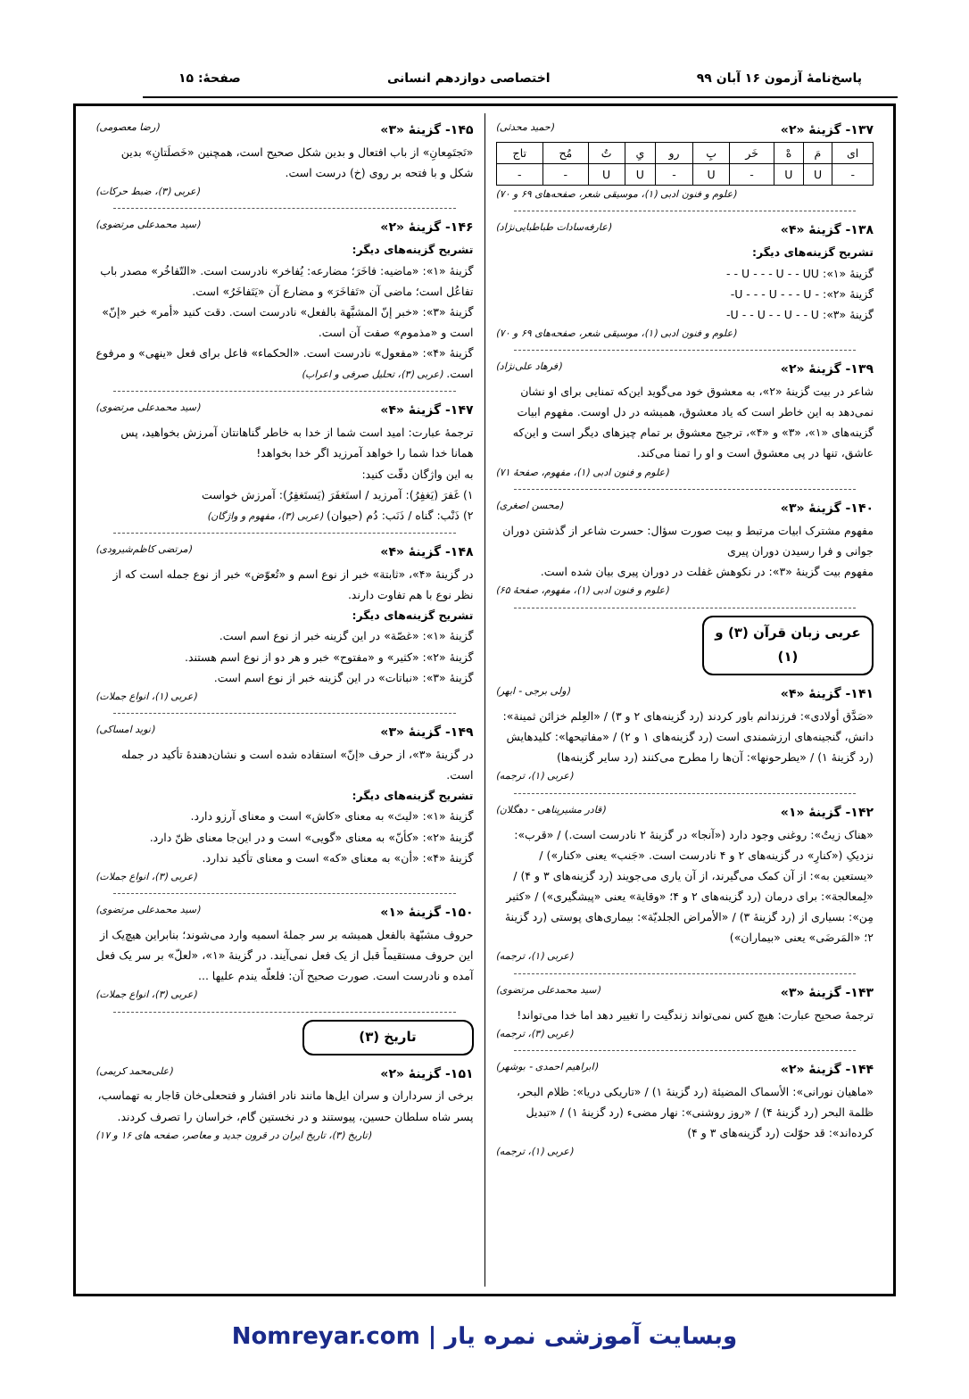پاسخ‌نامهٔ آزمون ۱۶ آبان ۹۹ اختصاصی دوازدهم انسانی صفحهٔ: ۱۵
۱۳۷- گزینهٔ «۲» (حمید محدثی)
| ای | مَ | هْ | خَر | بِ | رو | یِ | تُ | مُح | تاج |
| - | U | U | - | U | - | U | U | - | - |
(علوم و فنون ادبی (۱)، موسیقی شعر، صفحه‌های ۶۹ و ۷۰)
۱۳۸- گزینهٔ «۴» (عارفه‌سادات طباطبایی‌نژاد)
تشریح گزینه‌های دیگر:
گزینهٔ «۱»: U - - - U - - UU - -
گزینهٔ «۲»: - U - - - U - - - U-
گزینهٔ «۳»: U - - U - - U - - U-
(علوم و فنون ادبی (۱)، موسیقی شعر، صفحه‌های ۶۹ و ۷۰)
۱۳۹- گزینهٔ «۲» (فرهاد علی‌نژاد)
شاعر در بیت گزینهٔ «۲»، به معشوق خود می‌گوید این‌که تمنایی برای او نشان نمی‌دهد به این خاطر است که یاد معشوق، همیشه در دل اوست. مفهوم ابیات گزینه‌های «۱»، «۳» و «۴»، ترجیح معشوق بر تمام چیزهای دیگر است و این‌که عاشق، تنها در پی معشوق است و او را تمنا می‌کند.
(علوم و فنون ادبی (۱)، مفهوم، صفحهٔ ۷۱)
۱۴۰- گزینهٔ «۳» (محسن اصغری)
مفهوم مشترک ابیات مرتبط و بیت صورت سؤال: حسرت شاعر از گذشتن دوران جوانی و فرا رسیدن دوران پیری
مفهوم بیت گزینهٔ «۳»: در نکوهش غفلت در دوران پیری بیان شده است.
(علوم و فنون ادبی (۱)، مفهوم، صفحهٔ ۶۵)
عربی زبان قرآن (۳) و (۱)
۱۴۱- گزینهٔ «۴» (ولی برجی - ابهر)
«صَدَّق أولادی»: فرزندانم باور کردند (رد گزینه‌های ۲ و ۳) / «العِلم خزائن ثمینة»: دانش، گنجینه‌های ارزشمندی است (رد گزینه‌های ۱ و ۲) / «مفاتیحها»: کلیدهایش (رد گزینهٔ ۱) / «یطرحونها»: آن‌ها را مطرح می‌کنند (رد سایر گزینه‌ها)
(عربی (۱)، ترجمه)
۱۴۲- گزینهٔ «۱» (قادر مشیرپناهی - دهگلان)
«هناک زیتٌ»: روغنی وجود دارد («آنجا» در گزینهٔ ۲ نادرست است.) / «قرب»: نزدیکِ («کنارِ» در گزینه‌های ۲ و ۴ نادرست است. «جَنب» یعنی «کنار») / «یستعین به»: از آن کمک می‌گیرند، از آن یاری می‌جویند (رد گزینه‌های ۳ و ۴) / «لِمعالجة»: برای درمان (رد گزینه‌های ۲ و ۴؛ «وقایة» یعنی «پیشگیری») / «کثیر مِن»: بسیاری از (رد گزینهٔ ۳) / «الأمراض الجلدیّة»: بیماری‌های پوستی (رد گزینهٔ ۲؛ «المَرضَی» یعنی «بیماران»)
(عربی (۱)، ترجمه)
۱۴۳- گزینهٔ «۳» (سید محمدعلی مرتضوی)
ترجمهٔ صحیح عبارت: هیچ کس نمی‌تواند زندگیت را تغییر دهد اما خدا می‌تواند!
(عربی (۳)، ترجمه)
۱۴۴- گزینهٔ «۲» (ابراهیم احمدی - بوشهر)
«ماهیان نورانی»: الأسماک المضیئة (رد گزینهٔ ۱) / «تاریکی دریا»: ظلام البحر، ظلمة البحر (رد گزینهٔ ۴) / «روز روشنی»: نهار مضیء (رد گزینهٔ ۱) / «تبدیل کرده‌اند»: قد حوّلت (رد گزینه‌های ۳ و ۴)
(عربی (۱)، ترجمه)
۱۴۵- گزینهٔ «۳» (رضا معصومی)
«تَجتَمِعانِ» از باب افتعال و بدین شکل صحیح است، همچنین «خَصلَتانِ» بدین شکل و با فتحه بر روی (خ) درست است.
(عربی (۳)، ضبط حرکات)
۱۴۶- گزینهٔ «۲» (سید محمدعلی مرتضوی)
تشریح گزینه‌های دیگر:
گزینهٔ «۱»: «ماضیه: فاخَرَ؛ مضارعه: یُفاخر» نادرست است. «التّفاخُر» مصدر باب تفاعُل است؛ ماضی آن «تَفاخَرَ» و مضارع آن «یَتَفاخَرُ» است.
گزینهٔ «۳»: «خبر إنّ المشبَّهة بالفعل» نادرست است. دقت کنید «أمر» خبر «إنّ» است و «مذموم» صفت آن است.
گزینهٔ «۴»: «مفعول» نادرست است. «الحکماء» فاعل برای فعل «ینهی» و مرفوع است. (عربی (۳)، تحلیل صرفی و اعراب)
۱۴۷- گزینهٔ «۴» (سید محمدعلی مرتضوی)
ترجمهٔ عبارت: امید است شما از خدا به خاطر گناهانتان آمرزش بخواهید، پس همانا خدا شما را خواهد آمرزید اگر خدا بخواهد!
به این واژگان دقّت کنید:
۱) غَفرَ (یَغفِرُ): آمرزید / استَغفَرَ (یَستَغفِرُ): آمرزش خواست
۲) ذَنْب: گناه / ذَنَب: دُم (حیوان) (عربی (۳)، مفهوم و واژگان)
۱۴۸- گزینهٔ «۴» (مرتضی کاظم‌شیرودی)
در گزینهٔ «۴»، «ثابتة» خبر از نوع اسم و «تُعوّض» خبر از نوع جمله است که از نظر نوع با هم تفاوت دارند.
تشریح گزینه‌های دیگر:
گزینهٔ «۱»: «غصّة» در این گزینه خبر از نوع اسم است.
گزینهٔ «۲»: «کثیر» و «مفتوح» خبر و هر دو از نوع اسم هستند.
گزینهٔ «۳»: «نباتات» در این گزینه خبر از نوع اسم است.
(عربی (۱)، انواع جملات)
۱۴۹- گزینهٔ «۳» (نوید امساکی)
در گزینهٔ «۳»، از حرف «إنّ» استفاده شده است و نشان‌دهندهٔ تأکید در جمله است.
تشریح گزینه‌های دیگر:
گزینهٔ «۱»: «لیتَ» به معنای «کاش» است و معنای آرزو دارد.
گزینهٔ «۲»: «کأنّ» به معنای «گویی» است و در این‌جا معنای ظنّ دارد.
گزینهٔ «۴»: «أن» به معنای «که» است و معنای تأکید ندارد.
(عربی (۳)، انواع جملات)
۱۵۰- گزینهٔ «۱» (سید محمدعلی مرتضوی)
حروف مشبّهة بالفعل همیشه بر سر جملهٔ اسمیه وارد می‌شوند؛ بنابراین هیچ‌یک از این حروف مستقیماً قبل از یک فعل نمی‌آیند. در گزینهٔ «۱»، «لعلّ» بر سر یک فعل آمده و نادرست است. صورت صحیح آن: فلعلّه یندم علیها ...
(عربی (۳)، انواع جملات)
تاریخ (۳)
۱۵۱- گزینهٔ «۲» (علی‌محمد کریمی)
برخی از سرداران و سران ایل‌ها مانند نادر افشار و فتحعلی‌خان قاجار به تهماسب، پسر شاه سلطان حسین، پیوستند و در نخستین گام، خراسان را تصرف کردند.
(تاریخ (۳)، تاریخ ایران در قرون جدید و معاصر، صفحه های ۱۶ و ۱۷)
وبسایت آموزشی نمره یار | Nomreyar.com